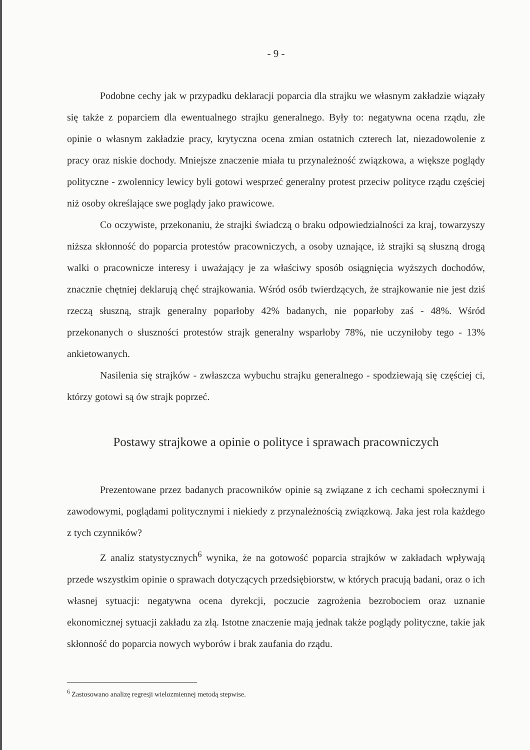- 9 -
Podobne cechy jak w przypadku deklaracji poparcia dla strajku we własnym zakładzie wiązały się także z poparciem dla ewentualnego strajku generalnego. Były to: negatywna ocena rządu, złe opinie o własnym zakładzie pracy, krytyczna ocena zmian ostatnich czterech lat, niezadowolenie z pracy oraz niskie dochody. Mniejsze znaczenie miała tu przynależność związkowa, a większe poglądy polityczne - zwolennicy lewicy byli gotowi wesprzeć generalny protest przeciw polityce rządu częściej niż osoby określające swe poglądy jako prawicowe.
Co oczywiste, przekonaniu, że strajki świadczą o braku odpowiedzialności za kraj, towarzyszy niższa skłonność do poparcia protestów pracowniczych, a osoby uznające, iż strajki są słuszną drogą walki o pracownicze interesy i uważający je za właściwy sposób osiągnięcia wyższych dochodów, znacznie chętniej deklarują chęć strajkowania. Wśród osób twierdzących, że strajkowanie nie jest dziś rzeczą słuszną, strajk generalny poparłoby 42% badanych, nie poparłoby zaś - 48%. Wśród przekonanych o słuszności protestów strajk generalny wsparłoby 78%, nie uczyniłoby tego - 13% ankietowanych.
Nasilenia się strajków - zwłaszcza wybuchu strajku generalnego - spodziewają się częściej ci, którzy gotowi są ów strajk poprzeć.
Postawy strajkowe a opinie o polityce i sprawach pracowniczych
Prezentowane przez badanych pracowników opinie są związane z ich cechami społecznymi i zawodowymi, poglądami politycznymi i niekiedy z przynależnością związkową. Jaka jest rola każdego z tych czynników?
Z analiz statystycznych<sup>6</sup> wynika, że na gotowość poparcia strajków w zakładach wpływają przede wszystkim opinie o sprawach dotyczących przedsiębiorstw, w których pracują badani, oraz o ich własnej sytuacji: negatywna ocena dyrekcji, poczucie zagrożenia bezrobociem oraz uznanie ekonomicznej sytuacji zakładu za złą. Istotne znaczenie mają jednak także poglądy polityczne, takie jak skłonność do poparcia nowych wyborów i brak zaufania do rządu.
<sup>6</sup> Zastosowano analizę regresji wielozmiennej metodą stepwise.